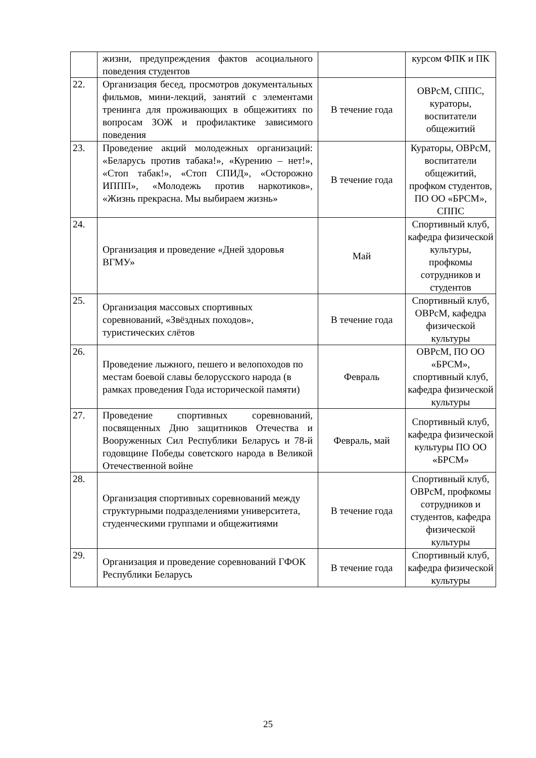| | жизни, предупреждения фактов асоциального поведения студентов | | курсом ФПК и ПК |
| 22. | Организация бесед, просмотров документальных фильмов, мини-лекций, занятий с элементами тренинга для проживающих в общежитиях по вопросам ЗОЖ и профилактике зависимого поведения | В течение года | ОВРсМ, СППС, кураторы, воспитатели общежитий |
| 23. | Проведение акций молодежных организаций: «Беларусь против табака!», «Курению – нет!», «Стоп табак!», «Стоп СПИД», «Осторожно ИППП», «Молодежь против наркотиков», «Жизнь прекрасна. Мы выбираем жизнь» | В течение года | Кураторы, ОВРсМ, воспитатели общежитий, профком студентов, ПО ОО «БРСМ», СППС |
| 24. | Организация и проведение «Дней здоровья ВГМУ» | Май | Спортивный клуб, кафедра физической культуры, профкомы сотрудников и студентов |
| 25. | Организация массовых спортивных соревнований, «Звёздных походов», туристических слётов | В течение года | Спортивный клуб, ОВРсМ, кафедра физической культуры |
| 26. | Проведение лыжного, пешего и велопоходов по местам боевой славы белорусского народа (в рамках проведения Года исторической памяти) | Февраль | ОВРсМ, ПО ОО «БРСМ», спортивный клуб, кафедра физической культуры |
| 27. | Проведение спортивных соревнований, посвященных Дню защитников Отечества и Вооруженных Сил Республики Беларусь и 78-й годовщине Победы советского народа в Великой Отечественной войне | Февраль, май | Спортивный клуб, кафедра физической культуры ПО ОО «БРСМ» |
| 28. | Организация спортивных соревнований между структурными подразделениями университета, студенческими группами и общежитиями | В течение года | Спортивный клуб, ОВРсМ, профкомы сотрудников и студентов, кафедра физической культуры |
| 29. | Организация и проведение соревнований ГФОК Республики Беларусь | В течение года | Спортивный клуб, кафедра физической культуры |
25